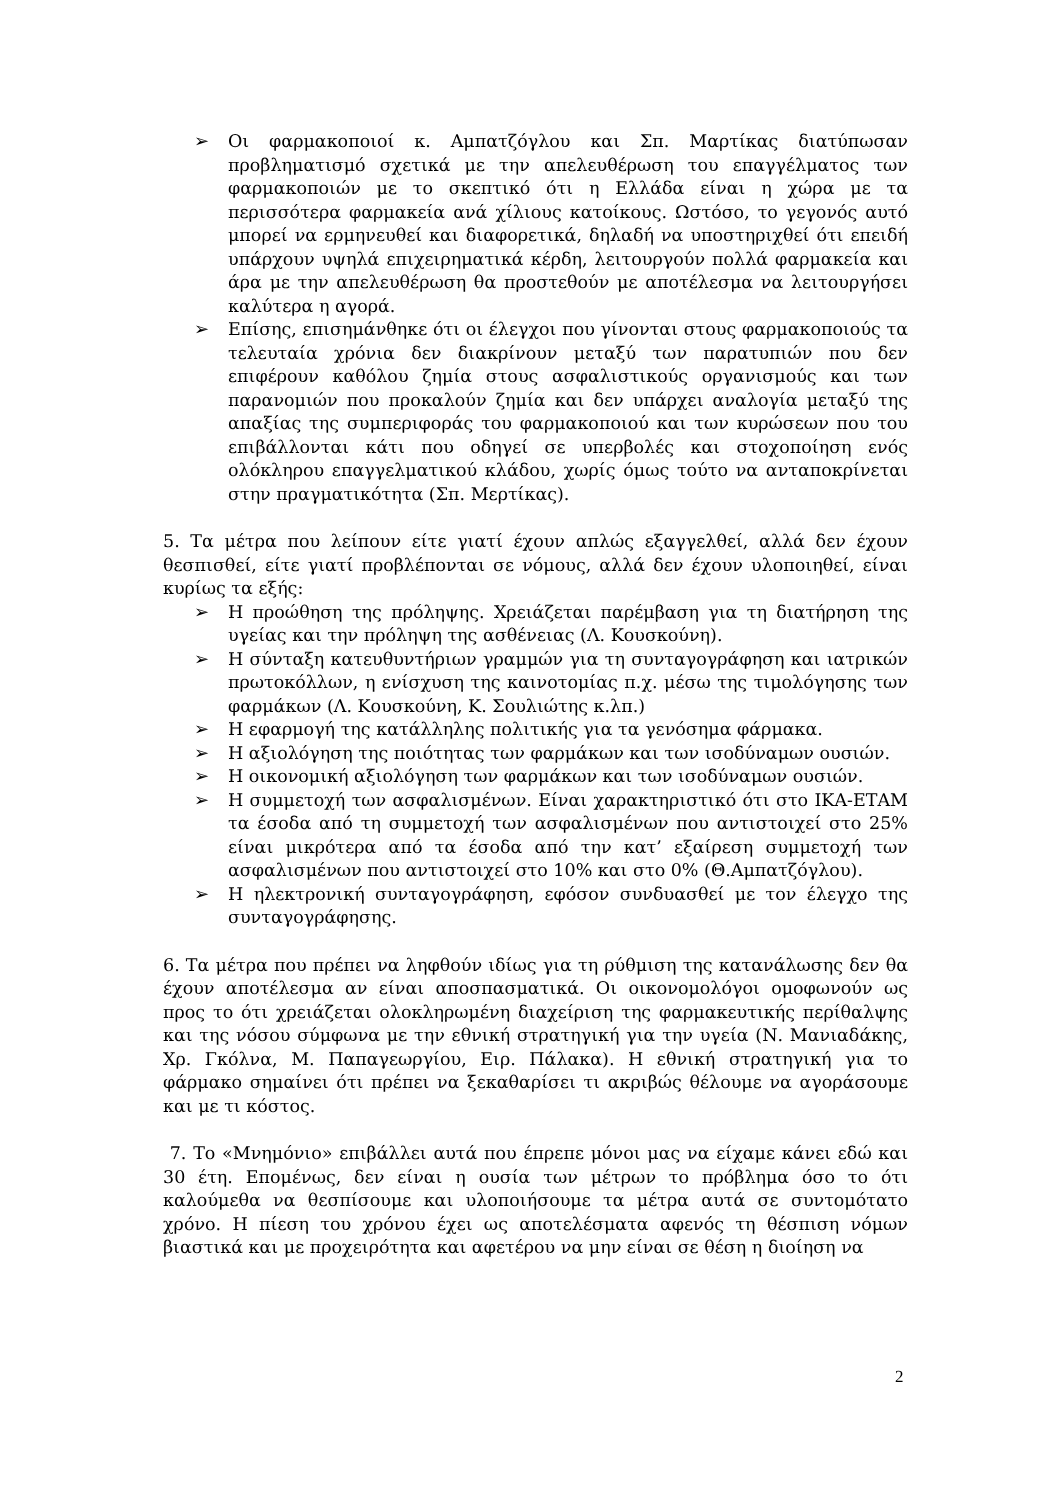➢ Οι φαρμακοποιοί κ. Αμπατζόγλου και Σπ. Μαρτίκας διατύπωσαν προβληματισμό σχετικά με την απελευθέρωση του επαγγέλματος των φαρμακοποιών με το σκεπτικό ότι η Ελλάδα είναι η χώρα με τα περισσότερα φαρμακεία ανά χίλιους κατοίκους. Ωστόσο, το γεγονός αυτό μπορεί να ερμηνευθεί και διαφορετικά, δηλαδή να υποστηριχθεί ότι επειδή υπάρχουν υψηλά επιχειρηματικά κέρδη, λειτουργούν πολλά φαρμακεία και άρα με την απελευθέρωση θα προστεθούν με αποτέλεσμα να λειτουργήσει καλύτερα η αγορά.
➢ Επίσης, επισημάνθηκε ότι οι έλεγχοι που γίνονται στους φαρμακοποιούς τα τελευταία χρόνια δεν διακρίνουν μεταξύ των παρατυπιών που δεν επιφέρουν καθόλου ζημία στους ασφαλιστικούς οργανισμούς και των παρανομιών που προκαλούν ζημία και δεν υπάρχει αναλογία μεταξύ της απαξίας της συμπεριφοράς του φαρμακοποιού και των κυρώσεων που του επιβάλλονται κάτι που οδηγεί σε υπερβολές και στοχοποίηση ενός ολόκληρου επαγγελματικού κλάδου, χωρίς όμως τούτο να ανταποκρίνεται στην πραγματικότητα (Σπ. Μερτίκας).
5. Τα μέτρα που λείπουν είτε γιατί έχουν απλώς εξαγγελθεί, αλλά δεν έχουν θεσπισθεί, είτε γιατί προβλέπονται σε νόμους, αλλά δεν έχουν υλοποιηθεί, είναι κυρίως τα εξής:
➢ Η προώθηση της πρόληψης. Χρειάζεται παρέμβαση για τη διατήρηση της υγείας και την πρόληψη της ασθένειας (Λ. Κουσκούνη).
➢ Η σύνταξη κατευθυντήριων γραμμών για τη συνταγογράφηση και ιατρικών πρωτοκόλλων, η ενίσχυση της καινοτομίας π.χ. μέσω της τιμολόγησης των φαρμάκων (Λ. Κουσκούνη, Κ. Σουλιώτης κ.λπ.)
➢ Η εφαρμογή της κατάλληλης πολιτικής για τα γενόσημα φάρμακα.
➢ Η αξιολόγηση της ποιότητας των φαρμάκων και των ισοδύναμων ουσιών.
➢ Η οικονομική αξιολόγηση των φαρμάκων και των ισοδύναμων ουσιών.
➢ Η συμμετοχή των ασφαλισμένων. Είναι χαρακτηριστικό ότι στο ΙΚΑ-ΕΤΑΜ τα έσοδα από τη συμμετοχή των ασφαλισμένων που αντιστοιχεί στο 25% είναι μικρότερα από τα έσοδα από την κατ’ εξαίρεση συμμετοχή των ασφαλισμένων που αντιστοιχεί στο 10% και στο 0% (Θ.Αμπατζόγλου).
➢ Η ηλεκτρονική συνταγογράφηση, εφόσον συνδυασθεί με τον έλεγχο της συνταγογράφησης.
6. Τα μέτρα που πρέπει να ληφθούν ιδίως για τη ρύθμιση της κατανάλωσης δεν θα έχουν αποτέλεσμα αν είναι αποσπασματικά. Οι οικονομολόγοι ομοφωνούν ως προς το ότι χρειάζεται ολοκληρωμένη διαχείριση της φαρμακευτικής περίθαλψης και της νόσου σύμφωνα με την εθνική στρατηγική για την υγεία (Ν. Μανιαδάκης, Χρ. Γκόλνα, Μ. Παπαγεωργίου, Ειρ. Πάλακα). Η εθνική στρατηγική για το φάρμακο σημαίνει ότι πρέπει να ξεκαθαρίσει τι ακριβώς θέλουμε να αγοράσουμε και με τι κόστος.
7. Το «Μνημόνιο» επιβάλλει αυτά που έπρεπε μόνοι μας να είχαμε κάνει εδώ και 30 έτη. Επομένως, δεν είναι η ουσία των μέτρων το πρόβλημα όσο το ότι καλούμεθα να θεσπίσουμε και υλοποιήσουμε τα μέτρα αυτά σε συντομότατο χρόνο. Η πίεση του χρόνου έχει ως αποτελέσματα αφενός τη θέσπιση νόμων βιαστικά και με προχειρότητα και αφετέρου να μην είναι σε θέση η διοίηση να
2